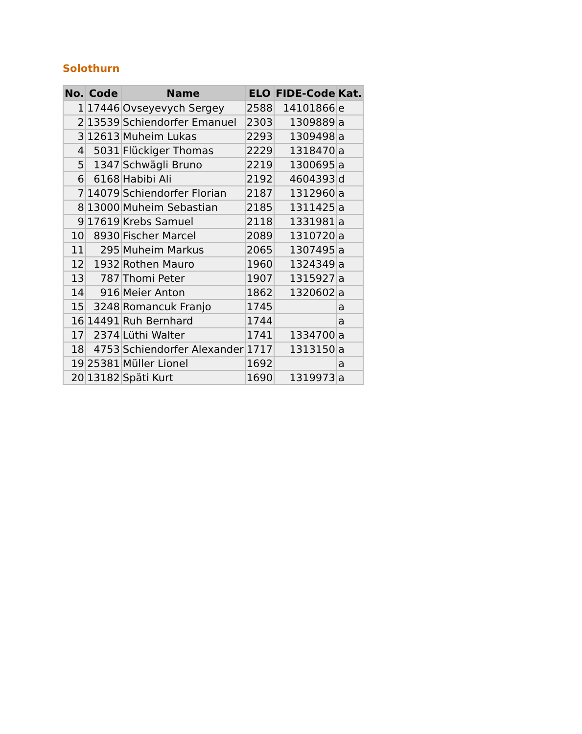Solothurn
| No. | Code | Name | ELO | FIDE-Code | Kat. |
| --- | --- | --- | --- | --- | --- |
| 1 | 17446 | Ovseyevych Sergey | 2588 | 14101866 | e |
| 2 | 13539 | Schiendorfer Emanuel | 2303 | 1309889 | a |
| 3 | 12613 | Muheim Lukas | 2293 | 1309498 | a |
| 4 | 5031 | Flückiger Thomas | 2229 | 1318470 | a |
| 5 | 1347 | Schwägli Bruno | 2219 | 1300695 | a |
| 6 | 6168 | Habibi Ali | 2192 | 4604393 | d |
| 7 | 14079 | Schiendorfer Florian | 2187 | 1312960 | a |
| 8 | 13000 | Muheim Sebastian | 2185 | 1311425 | a |
| 9 | 17619 | Krebs Samuel | 2118 | 1331981 | a |
| 10 | 8930 | Fischer Marcel | 2089 | 1310720 | a |
| 11 | 295 | Muheim Markus | 2065 | 1307495 | a |
| 12 | 1932 | Rothen Mauro | 1960 | 1324349 | a |
| 13 | 787 | Thomi Peter | 1907 | 1315927 | a |
| 14 | 916 | Meier Anton | 1862 | 1320602 | a |
| 15 | 3248 | Romancuk Franjo | 1745 | | a |
| 16 | 14491 | Ruh Bernhard | 1744 | | a |
| 17 | 2374 | Lüthi Walter | 1741 | 1334700 | a |
| 18 | 4753 | Schiendorfer Alexander | 1717 | 1313150 | a |
| 19 | 25381 | Müller Lionel | 1692 | | a |
| 20 | 13182 | Späti Kurt | 1690 | 1319973 | a |